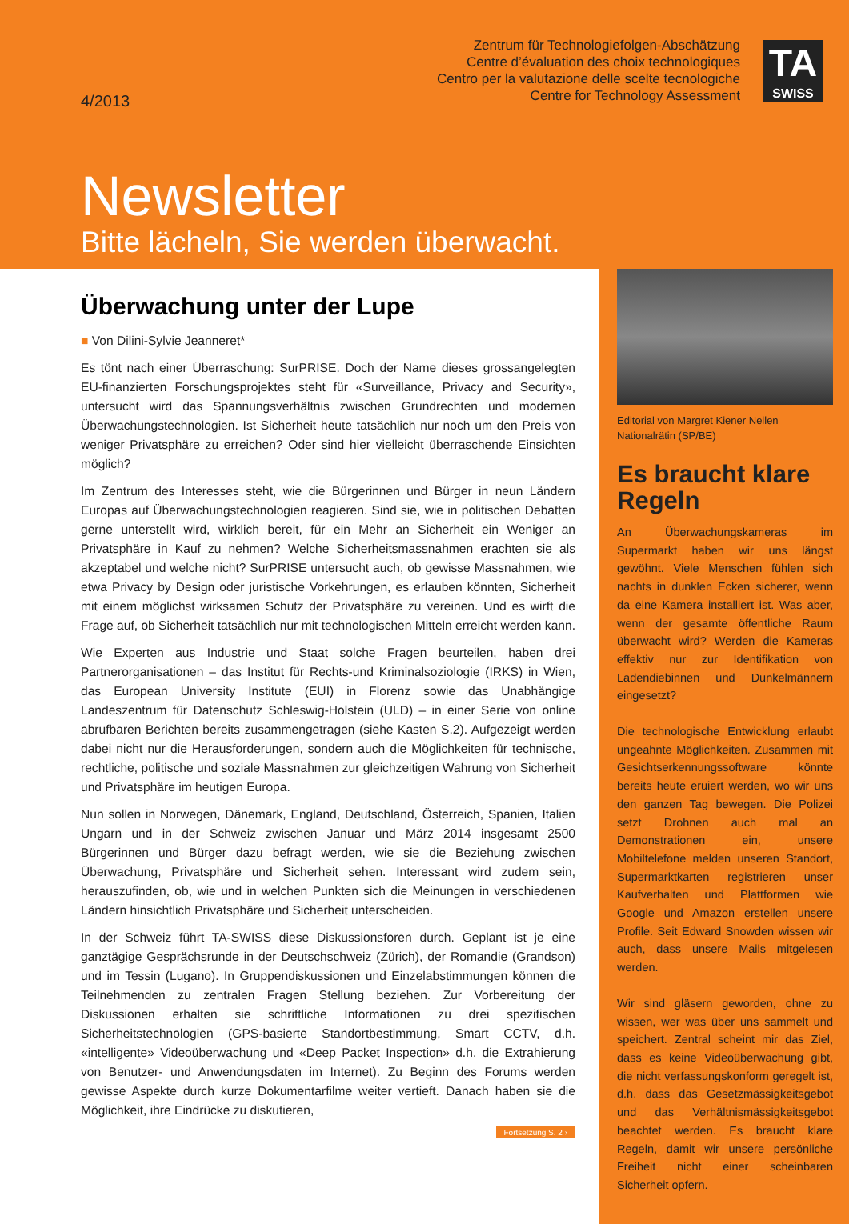Zentrum für Technologiefolgen-Abschätzung
Centre d’évaluation des choix technologiques
Centro per la valutazione delle scelte tecnologiche
Centre for Technology Assessment
TA
SWISS
4/2013
Newsletter
Bitte lächeln, Sie werden überwacht.
Überwachung unter der Lupe
■ Von Dilini-Sylvie Jeanneret*
Es tönt nach einer Überraschung: SurPRISE. Doch der Name dieses grossangelegten EU-finanzierten Forschungsprojektes steht für «Surveillance, Privacy and Security», untersucht wird das Spannungsverhältnis zwischen Grundrechten und modernen Überwachungstechnologien. Ist Sicherheit heute tatsächlich nur noch um den Preis von weniger Privatsphäre zu erreichen? Oder sind hier vielleicht überraschende Einsichten möglich?
Im Zentrum des Interesses steht, wie die Bürgerinnen und Bürger in neun Ländern Europas auf Überwachungstechnologien reagieren. Sind sie, wie in politischen Debatten gerne unterstellt wird, wirklich bereit, für ein Mehr an Sicherheit ein Weniger an Privatsphäre in Kauf zu nehmen? Welche Sicherheitsmassnahmen erachten sie als akzeptabel und welche nicht? SurPRISE untersucht auch, ob gewisse Massnahmen, wie etwa Privacy by Design oder juristische Vorkehrungen, es erlauben könnten, Sicherheit mit einem möglichst wirksamen Schutz der Privatsphäre zu vereinen. Und es wirft die Frage auf, ob Sicherheit tatsächlich nur mit technologischen Mitteln erreicht werden kann.
Wie Experten aus Industrie und Staat solche Fragen beurteilen, haben drei Partnerorganisationen – das Institut für Rechts-und Kriminalsoziologie (IRKS) in Wien, das European University Institute (EUI) in Florenz sowie das Unabhängige Landeszentrum für Datenschutz Schleswig-Holstein (ULD) – in einer Serie von online abrufbaren Berichten bereits zusammengetragen (siehe Kasten S.2). Aufgezeigt werden dabei nicht nur die Herausforderungen, sondern auch die Möglichkeiten für technische, rechtliche, politische und soziale Massnahmen zur gleichzeitigen Wahrung von Sicherheit und Privatsphäre im heutigen Europa.
Nun sollen in Norwegen, Dänemark, England, Deutschland, Österreich, Spanien, Italien Ungarn und in der Schweiz zwischen Januar und März 2014 insgesamt 2500 Bürgerinnen und Bürger dazu befragt werden, wie sie die Beziehung zwischen Überwachung, Privatsphäre und Sicherheit sehen. Interessant wird zudem sein, herauszufinden, ob, wie und in welchen Punkten sich die Meinungen in verschiedenen Ländern hinsichtlich Privatsphäre und Sicherheit unterscheiden.
In der Schweiz führt TA-SWISS diese Diskussionsforen durch. Geplant ist je eine ganztägige Gesprächsrunde in der Deutschschweiz (Zürich), der Romandie (Grandson) und im Tessin (Lugano). In Gruppendiskussionen und Einzelabstimmungen können die Teilnehmenden zu zentralen Fragen Stellung beziehen. Zur Vorbereitung der Diskussionen erhalten sie schriftliche Informationen zu drei spezifischen Sicherheitstechnologien (GPS-basierte Standortbestimmung, Smart CCTV, d.h. «intelligente» Videoüberwachung und «Deep Packet Inspection» d.h. die Extrahierung von Benutzer- und Anwendungsdaten im Internet). Zu Beginn des Forums werden gewisse Aspekte durch kurze Dokumentarfilme weiter vertieft. Danach haben sie die Möglichkeit, ihre Eindrücke zu diskutieren,
Fortsetzung S. 2 ›
Editorial von Margret Kiener Nellen
Nationalrätin (SP/BE)
Es braucht klare Regeln
An Überwachungskameras im Supermarkt haben wir uns längst gewöhnt. Viele Menschen fühlen sich nachts in dunklen Ecken sicherer, wenn da eine Kamera installiert ist. Was aber, wenn der gesamte öffentliche Raum überwacht wird? Werden die Kameras effektiv nur zur Identifikation von Ladendiebinnen und Dunkelmännern eingesetzt?
Die technologische Entwicklung erlaubt ungeahnte Möglichkeiten. Zusammen mit Gesichtserkennungssoftware könnte bereits heute eruiert werden, wo wir uns den ganzen Tag bewegen. Die Polizei setzt Drohnen auch mal an Demonstrationen ein, unsere Mobiltelefone melden unseren Standort, Supermarktkarten registrieren unser Kaufverhalten und Plattformen wie Google und Amazon erstellen unsere Profile. Seit Edward Snowden wissen wir auch, dass unsere Mails mitgelesen werden.
Wir sind gläsern geworden, ohne zu wissen, wer was über uns sammelt und speichert. Zentral scheint mir das Ziel, dass es keine Videoüberwachung gibt, die nicht verfassungskonform geregelt ist, d.h. dass das Gesetzmässigkeitsgebot und das Verhältnismässigkeitsgebot beachtet werden. Es braucht klare Regeln, damit wir unsere persönliche Freiheit nicht einer scheinbaren Sicherheit opfern.